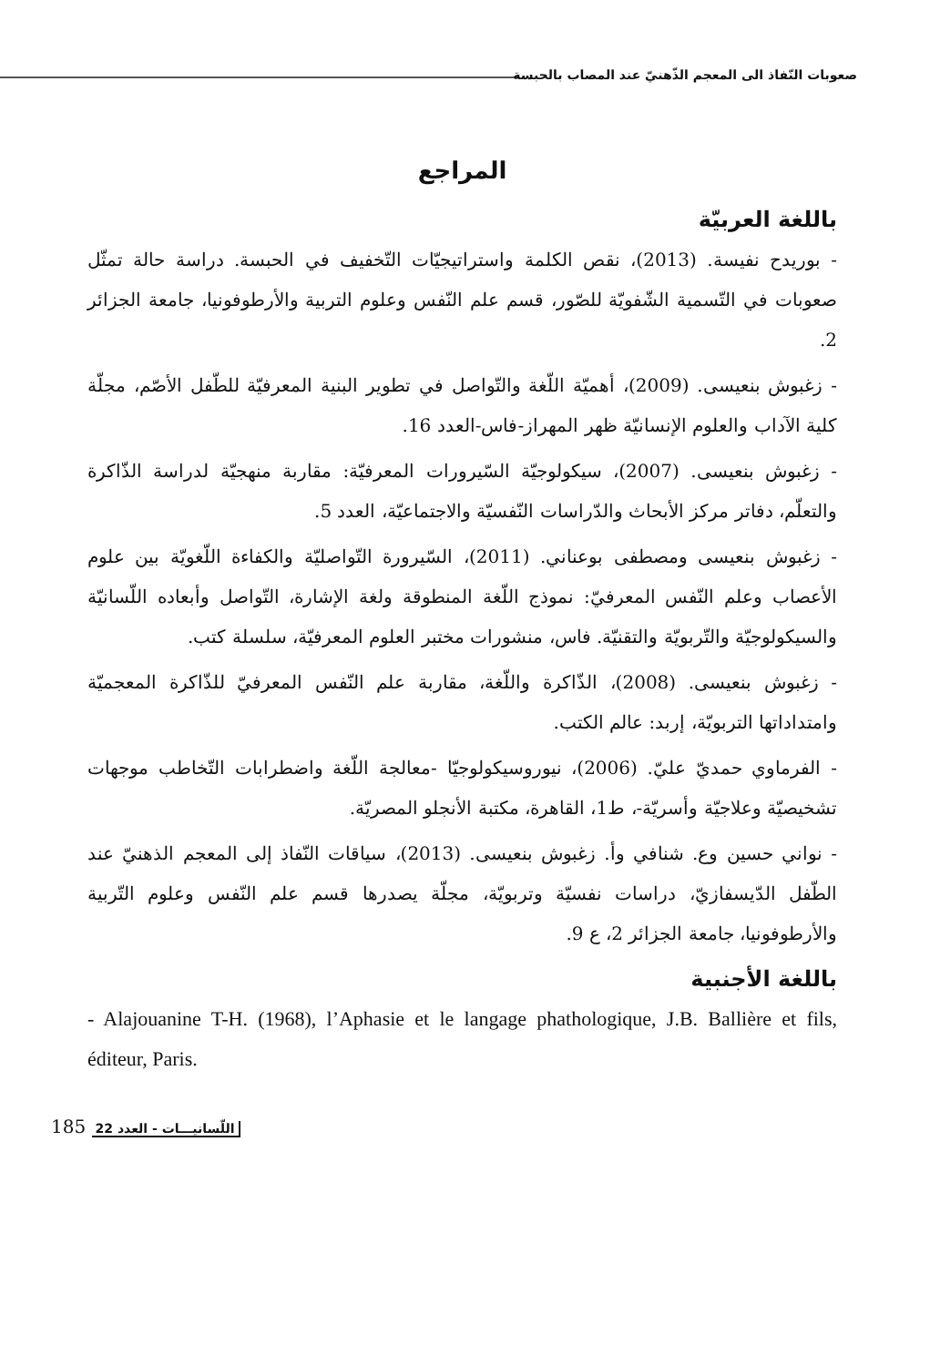صعوبات النّفاذ الى المعجم الذّهنيّ عند المصاب بالحبسة
المراجع
باللغة العربيّة
- بوريدح نفيسة. (2013)، نقص الكلمة واستراتيجيّات التّخفيف في الحبسة. دراسة حالة تمثّل صعوبات في التّسمية الشّفويّة للصّور، قسم علم النّفس وعلوم التربية والأرطوفونيا، جامعة الجزائر 2.
- زغبوش بنعيسى. (2009)، أهميّة اللّغة والتّواصل في تطوير البنية المعرفيّة للطّفل الأصّم، مجلّة كلية الآداب والعلوم الإنسانيّة ظهر المهراز-فاس-العدد 16.
- زغبوش بنعيسى. (2007)، سيكولوجيّة السّيرورات المعرفيّة: مقاربة منهجيّة لدراسة الذّاكرة والتعلّم، دفاتر مركز الأبحاث والدّراسات النّفسيّة والاجتماعيّة، العدد 5.
- زغبوش بنعيسى ومصطفى بوعناني. (2011)، السّيرورة التّواصليّة والكفاءة اللّغويّة بين علوم الأعصاب وعلم النّفس المعرفيّ: نموذج اللّغة المنطوقة ولغة الإشارة، التّواصل وأبعاده اللّسانيّة والسيكولوجيّة والتّربويّة والتقنيّة. فاس، منشورات مختبر العلوم المعرفيّة، سلسلة كتب.
- زغبوش بنعيسى. (2008)، الذّاكرة واللّغة، مقاربة علم النّفس المعرفيّ للذّاكرة المعجميّة وامتداداتها التربويّة، إربد: عالم الكتب.
- الفرماوي حمديّ عليّ. (2006)، نيوروسيكولوجيّا -معالجة اللّغة واضطرابات التّخاطب موجهات تشخيصيّة وعلاجيّة وأسريّة-، ط1، القاهرة، مكتبة الأنجلو المصريّة.
- نواني حسين وع. شنافي وأ. زغبوش بنعيسى. (2013)، سياقات النّفاذ إلى المعجم الذهنيّ عند الطّفل الدّيسفازيّ، دراسات نفسيّة وتربويّة، مجلّة يصدرها قسم علم النّفس وعلوم التّربية والأرطوفونيا، جامعة الجزائر 2، ع 9.
باللغة الأجنبية
- Alajouanine T-H. (1968), l’Aphasie et le langage phathologique, J.B. Ballière et fils, éditeur, Paris.
185 اللّسانيـــات - العدد 22